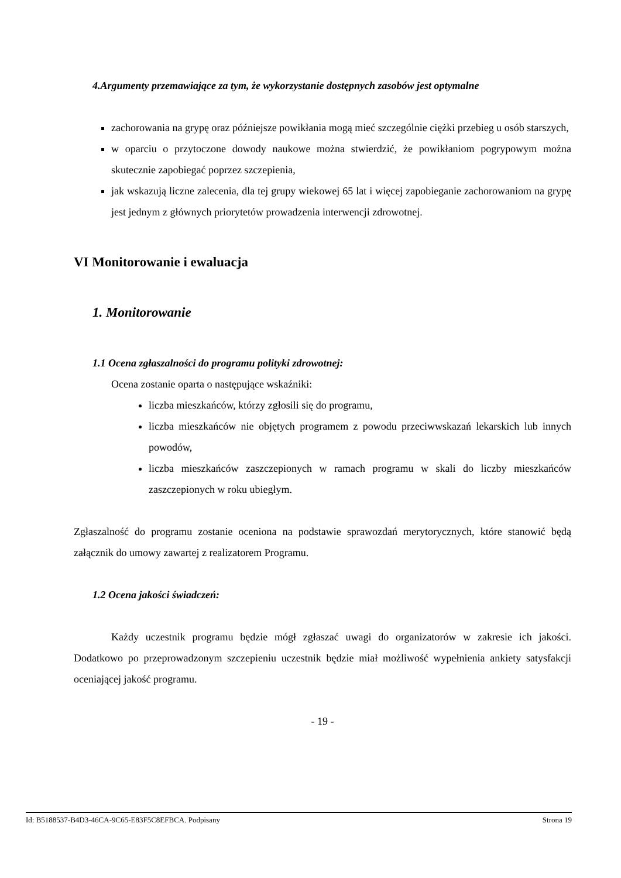4.Argumenty przemawiające za tym, że wykorzystanie dostępnych zasobów jest optymalne
zachorowania na grypę oraz późniejsze powikłania mogą mieć szczególnie ciężki przebieg u osób starszych,
w oparciu o przytoczone dowody naukowe można stwierdzić, że powikłaniom pogrypowym można skutecznie zapobiegać poprzez szczepienia,
jak wskazują liczne zalecenia, dla tej grupy wiekowej 65 lat i więcej zapobieganie zachorowaniom na grypę jest jednym z głównych priorytetów prowadzenia interwencji zdrowotnej.
VI Monitorowanie i ewaluacja
1. Monitorowanie
1.1 Ocena zgłaszalności do programu polityki zdrowotnej:
Ocena zostanie oparta o następujące wskaźniki:
liczba mieszkańców, którzy zgłosili się do programu,
liczba mieszkańców nie objętych programem z powodu przeciwwskazań lekarskich lub innych powodów,
liczba mieszkańców zaszczepionych w ramach programu w skali do liczby mieszkańców zaszczepionych w roku ubiegłym.
Zgłaszalność do programu zostanie oceniona na podstawie sprawozdań merytorycznych, które stanowić będą załącznik do umowy zawartej z realizatorem Programu.
1.2 Ocena jakości świadczeń:
Każdy uczestnik programu będzie mógł zgłaszać uwagi do organizatorów w zakresie ich jakości. Dodatkowo po przeprowadzonym szczepieniu uczestnik będzie miał możliwość wypełnienia ankiety satysfakcji oceniającej jakość programu.
- 19 -
Id: B5188537-B4D3-46CA-9C65-E83F5C8EFBCA. Podpisany Strona 19